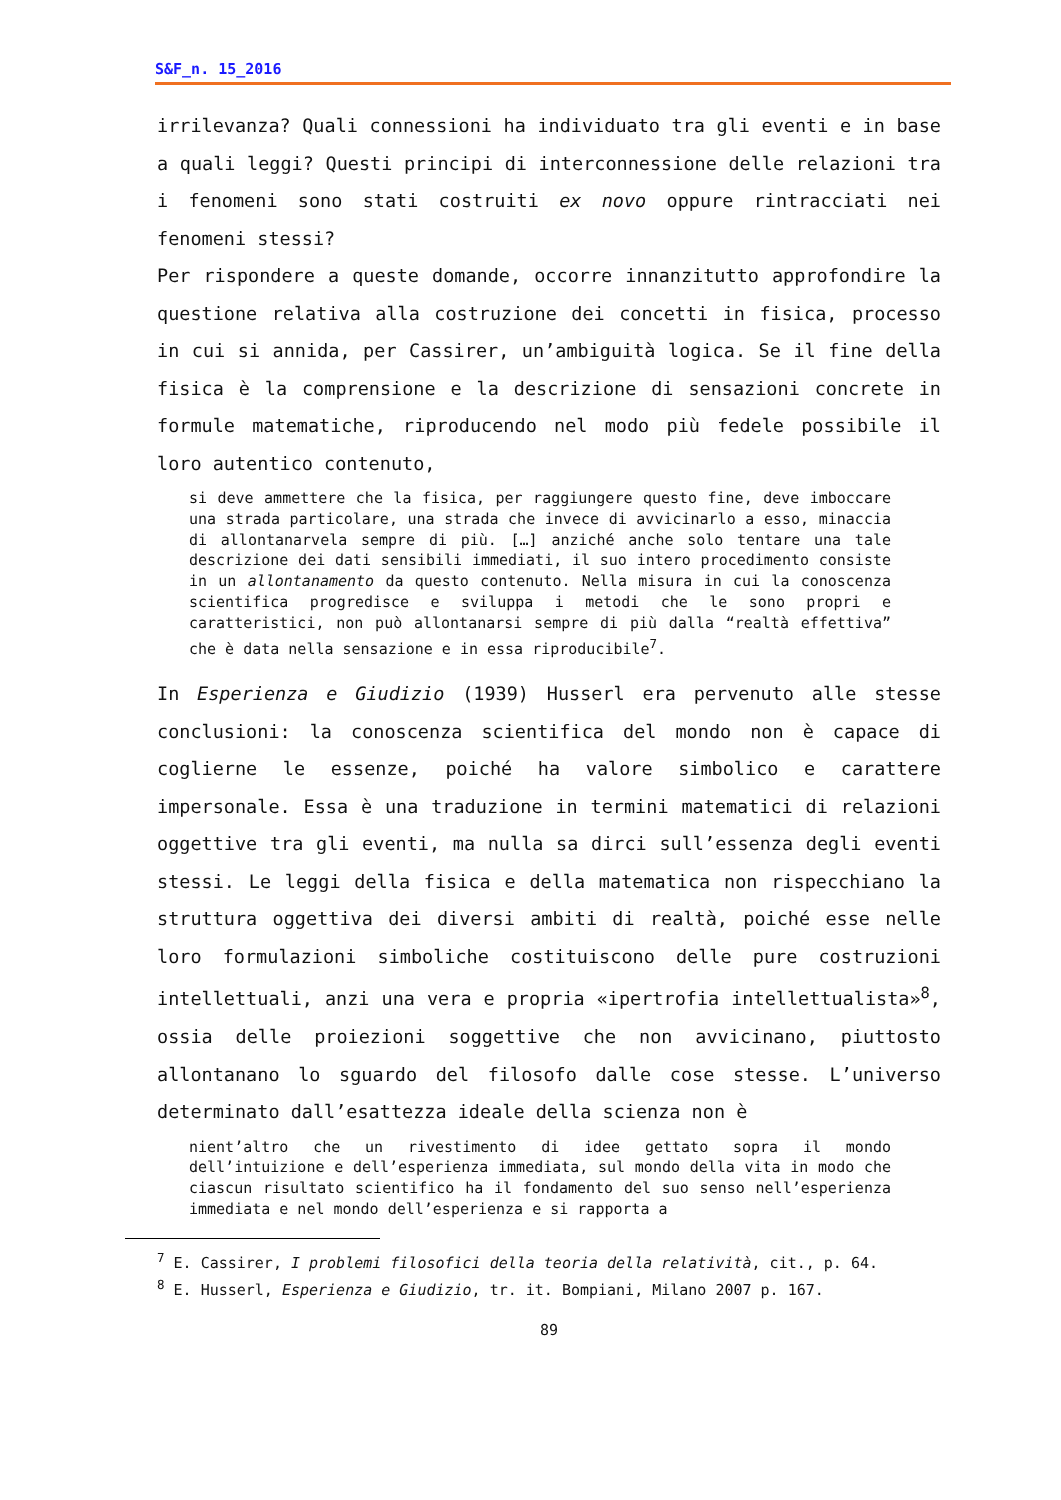S&F_n. 15_2016
irrilevanza? Quali connessioni ha individuato tra gli eventi e in base a quali leggi? Questi principi di interconnessione delle relazioni tra i fenomeni sono stati costruiti ex novo oppure rintracciati nei fenomeni stessi?
Per rispondere a queste domande, occorre innanzitutto approfondire la questione relativa alla costruzione dei concetti in fisica, processo in cui si annida, per Cassirer, un’ambiguità logica. Se il fine della fisica è la comprensione e la descrizione di sensazioni concrete in formule matematiche, riproducendo nel modo più fedele possibile il loro autentico contenuto,
si deve ammettere che la fisica, per raggiungere questo fine, deve imboccare una strada particolare, una strada che invece di avvicinarlo a esso, minaccia di allontanarvela sempre di più. […] anziché anche solo tentare una tale descrizione dei dati sensibili immediati, il suo intero procedimento consiste in un allontanamento da questo contenuto. Nella misura in cui la conoscenza scientifica progredisce e sviluppa i metodi che le sono propri e caratteristici, non può allontanarsi sempre di più dalla “realtà effettiva” che è data nella sensazione e in essa riproducibile<sup>7</sup>.
In Esperienza e Giudizio (1939) Husserl era pervenuto alle stesse conclusioni: la conoscenza scientifica del mondo non è capace di coglierne le essenze, poiché ha valore simbolico e carattere impersonale. Essa è una traduzione in termini matematici di relazioni oggettive tra gli eventi, ma nulla sa dirci sull’essenza degli eventi stessi. Le leggi della fisica e della matematica non rispecchiano la struttura oggettiva dei diversi ambiti di realtà, poiché esse nelle loro formulazioni simboliche costituiscono delle pure costruzioni intellettuali, anzi una vera e propria «ipertrofia intellettualista»<sup>8</sup>, ossia delle proiezioni soggettive che non avvicinano, piuttosto allontanano lo sguardo del filosofo dalle cose stesse. L’universo determinato dall’esattezza ideale della scienza non è
nient’altro che un rivestimento di idee gettato sopra il mondo dell’intuizione e dell’esperienza immediata, sul mondo della vita in modo che ciascun risultato scientifico ha il fondamento del suo senso nell’esperienza immediata e nel mondo dell’esperienza e si rapporta a
<sup>7</sup> E. Cassirer, I problemi filosofici della teoria della relatività, cit., p. 64.
<sup>8</sup> E. Husserl, Esperienza e Giudizio, tr. it. Bompiani, Milano 2007 p. 167.
89